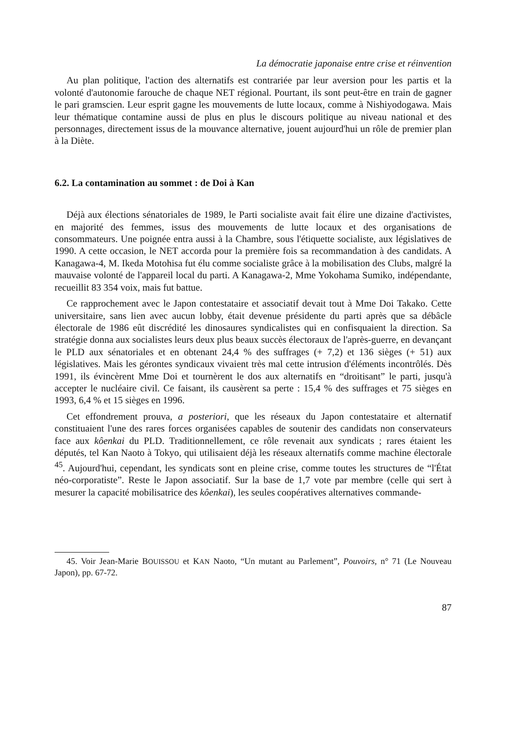La démocratie japonaise entre crise et réinvention
Au plan politique, l'action des alternatifs est contrariée par leur aversion pour les partis et la volonté d'autonomie farouche de chaque NET régional. Pourtant, ils sont peut-être en train de gagner le pari gramscien. Leur esprit gagne les mouvements de lutte locaux, comme à Nishiyodogawa. Mais leur thématique contamine aussi de plus en plus le discours politique au niveau national et des personnages, directement issus de la mouvance alternative, jouent aujourd'hui un rôle de premier plan à la Diète.
6.2. La contamination au sommet : de Doi à Kan
Déjà aux élections sénatoriales de 1989, le Parti socialiste avait fait élire une dizaine d'activistes, en majorité des femmes, issus des mouvements de lutte locaux et des organisations de consommateurs. Une poignée entra aussi à la Chambre, sous l'étiquette socialiste, aux législatives de 1990. A cette occasion, le NET accorda pour la première fois sa recommandation à des candidats. A Kanagawa-4, M. Ikeda Motohisa fut élu comme socialiste grâce à la mobilisation des Clubs, malgré la mauvaise volonté de l'appareil local du parti. A Kanagawa-2, Mme Yokohama Sumiko, indépendante, recueillit 83 354 voix, mais fut battue.
Ce rapprochement avec le Japon contestataire et associatif devait tout à Mme Doi Takako. Cette universitaire, sans lien avec aucun lobby, était devenue présidente du parti après que sa débâcle électorale de 1986 eût discrédité les dinosaures syndicalistes qui en confisquaient la direction. Sa stratégie donna aux socialistes leurs deux plus beaux succès électoraux de l'après-guerre, en devançant le PLD aux sénatoriales et en obtenant 24,4 % des suffrages (+ 7,2) et 136 sièges (+ 51) aux législatives. Mais les gérontes syndicaux vivaient très mal cette intrusion d'éléments incontrôlés. Dès 1991, ils évincèrent Mme Doi et tournèrent le dos aux alternatifs en “droitisant” le parti, jusqu'à accepter le nucléaire civil. Ce faisant, ils causèrent sa perte : 15,4 % des suffrages et 75 sièges en 1993, 6,4 % et 15 sièges en 1996.
Cet effondrement prouva, a posteriori, que les réseaux du Japon contestataire et alternatif constituaient l'une des rares forces organisées capables de soutenir des candidats non conservateurs face aux kôenkai du PLD. Traditionnellement, ce rôle revenait aux syndicats ; rares étaient les députés, tel Kan Naoto à Tokyo, qui utilisaient déjà les réseaux alternatifs comme machine électorale <sup>45</sup>. Aujourd'hui, cependant, les syndicats sont en pleine crise, comme toutes les structures de “l'État néo-corporatiste”. Reste le Japon associatif. Sur la base de 1,7 vote par membre (celle qui sert à mesurer la capacité mobilisatrice des kôenkai), les seules coopératives alternatives commande-
45. Voir Jean-Marie BOUISSOU et KAN Naoto, “Un mutant au Parlement”, Pouvoirs, n° 71 (Le Nouveau Japon), pp. 67-72.
87